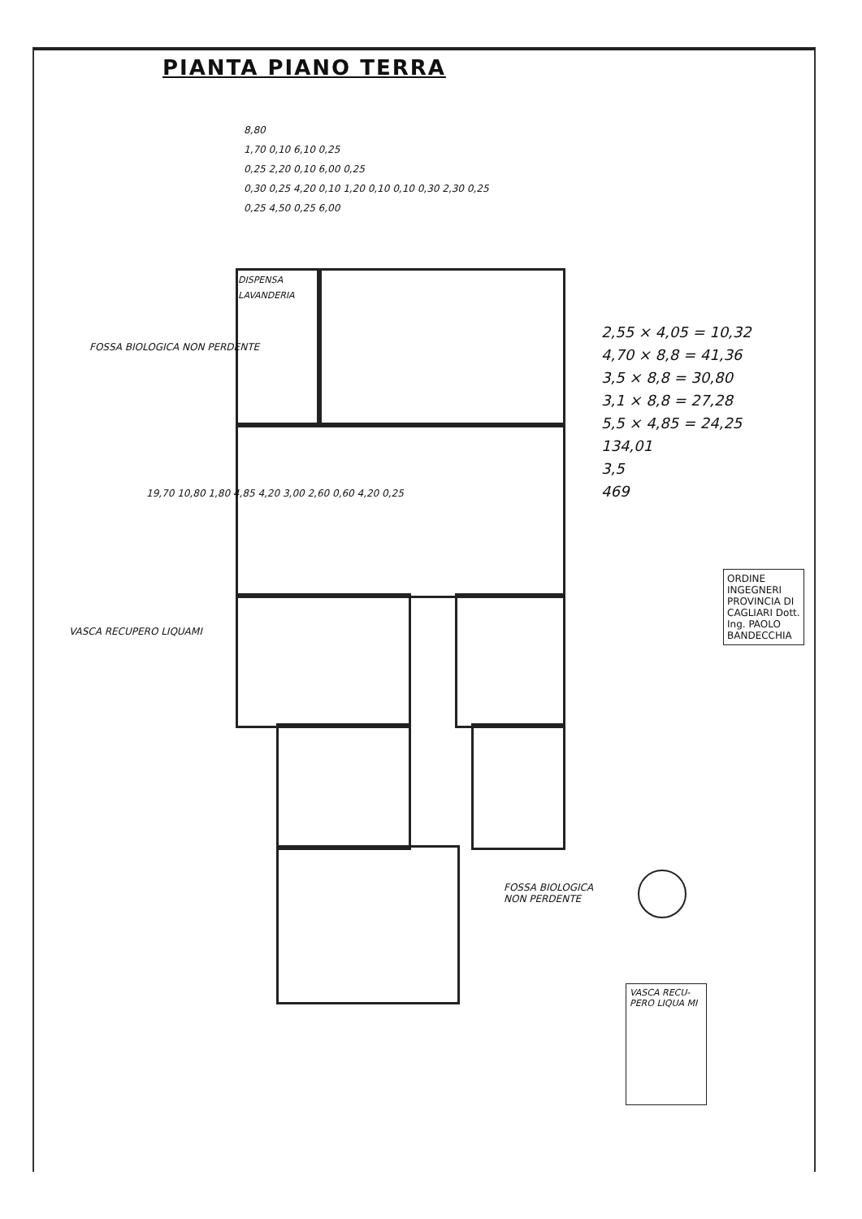PIANTA PIANO TERRA
8,80
1,70 0,10 6,10 0,25
0,25 2,20 0,10 6,00 0,25
0,30 0,25 4,20 0,10 1,20 0,10 0,10 0,30 2,30 0,25
0,25 4,50 0,25 6,00
DISPENSA LAVANDERIA
FOSSA BIOLOGICA NON PERDENTE
VASCA RECUPERO LIQUAMI
19,70 10,80 1,80 4,85 4,20 3,00 2,60 0,60 4,20 0,25
2,55 × 4,05 = 10,32
4,70 × 8,8 = 41,36
3,5 × 8,8 = 30,80
3,1 × 8,8 = 27,28
5,5 × 4,85 = 24,25
134,01
3,5
469
ORDINE INGEGNERI PROVINCIA DI CAGLIARI Dott. Ing. PAOLO BANDECCHIA
FOSSA BIOLOGICA
NON PERDENTE
VASCA RECU- PERO LIQUA MI